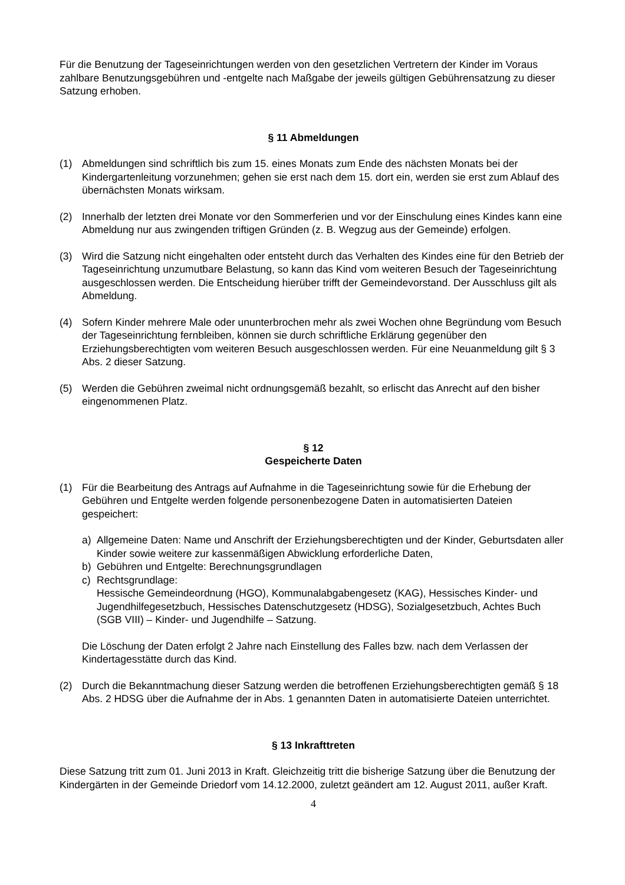Für die Benutzung der Tageseinrichtungen werden von den gesetzlichen Vertretern der Kinder im Voraus zahlbare Benutzungsgebühren und -entgelte nach Maßgabe der jeweils gültigen Gebührensatzung zu dieser Satzung erhoben.
§ 11 Abmeldungen
(1) Abmeldungen sind schriftlich bis zum 15. eines Monats zum Ende des nächsten Monats bei der Kindergartenleitung vorzunehmen; gehen sie erst nach dem 15. dort ein, werden sie erst zum Ablauf des übernächsten Monats wirksam.
(2) Innerhalb der letzten drei Monate vor den Sommerferien und vor der Einschulung eines Kindes kann eine Abmeldung nur aus zwingenden triftigen Gründen (z. B. Wegzug aus der Gemeinde) erfolgen.
(3) Wird die Satzung nicht eingehalten oder entsteht durch das Verhalten des Kindes eine für den Betrieb der Tageseinrichtung unzumutbare Belastung, so kann das Kind vom weiteren Besuch der Tageseinrichtung ausgeschlossen werden. Die Entscheidung hierüber trifft der Gemeindevorstand. Der Ausschluss gilt als Abmeldung.
(4) Sofern Kinder mehrere Male oder ununterbrochen mehr als zwei Wochen ohne Begründung vom Besuch der Tageseinrichtung fernbleiben, können sie durch schriftliche Erklärung gegenüber den Erziehungsberechtigten vom weiteren Besuch ausgeschlossen werden. Für eine Neuanmeldung gilt § 3 Abs. 2 dieser Satzung.
(5) Werden die Gebühren zweimal nicht ordnungsgemäß bezahlt, so erlischt das Anrecht auf den bisher eingenommenen Platz.
§ 12
Gespeicherte Daten
(1) Für die Bearbeitung des Antrags auf Aufnahme in die Tageseinrichtung sowie für die Erhebung der Gebühren und Entgelte werden folgende personenbezogene Daten in automatisierten Dateien gespeichert:
a) Allgemeine Daten: Name und Anschrift der Erziehungsberechtigten und der Kinder, Geburtsdaten aller Kinder sowie weitere zur kassenmäßigen Abwicklung erforderliche Daten,
b) Gebühren und Entgelte: Berechnungsgrundlagen
c) Rechtsgrundlage:
Hessische Gemeindeordnung (HGO), Kommunalabgabengesetz (KAG), Hessisches Kinder- und Jugendhilfegesetzbuch, Hessisches Datenschutzgesetz (HDSG), Sozialgesetzbuch, Achtes Buch (SGB VIII) – Kinder- und Jugendhilfe – Satzung.
Die Löschung der Daten erfolgt 2 Jahre nach Einstellung des Falles bzw. nach dem Verlassen der Kindertagesstätte durch das Kind.
(2) Durch die Bekanntmachung dieser Satzung werden die betroffenen Erziehungsberechtigten gemäß § 18 Abs. 2 HDSG über die Aufnahme der in Abs. 1 genannten Daten in automatisierte Dateien unterrichtet.
§ 13 Inkrafttreten
Diese Satzung tritt zum 01. Juni 2013 in Kraft. Gleichzeitig tritt die bisherige Satzung über die Benutzung der Kindergärten in der Gemeinde Driedorf vom 14.12.2000, zuletzt geändert am 12. August 2011, außer Kraft.
4